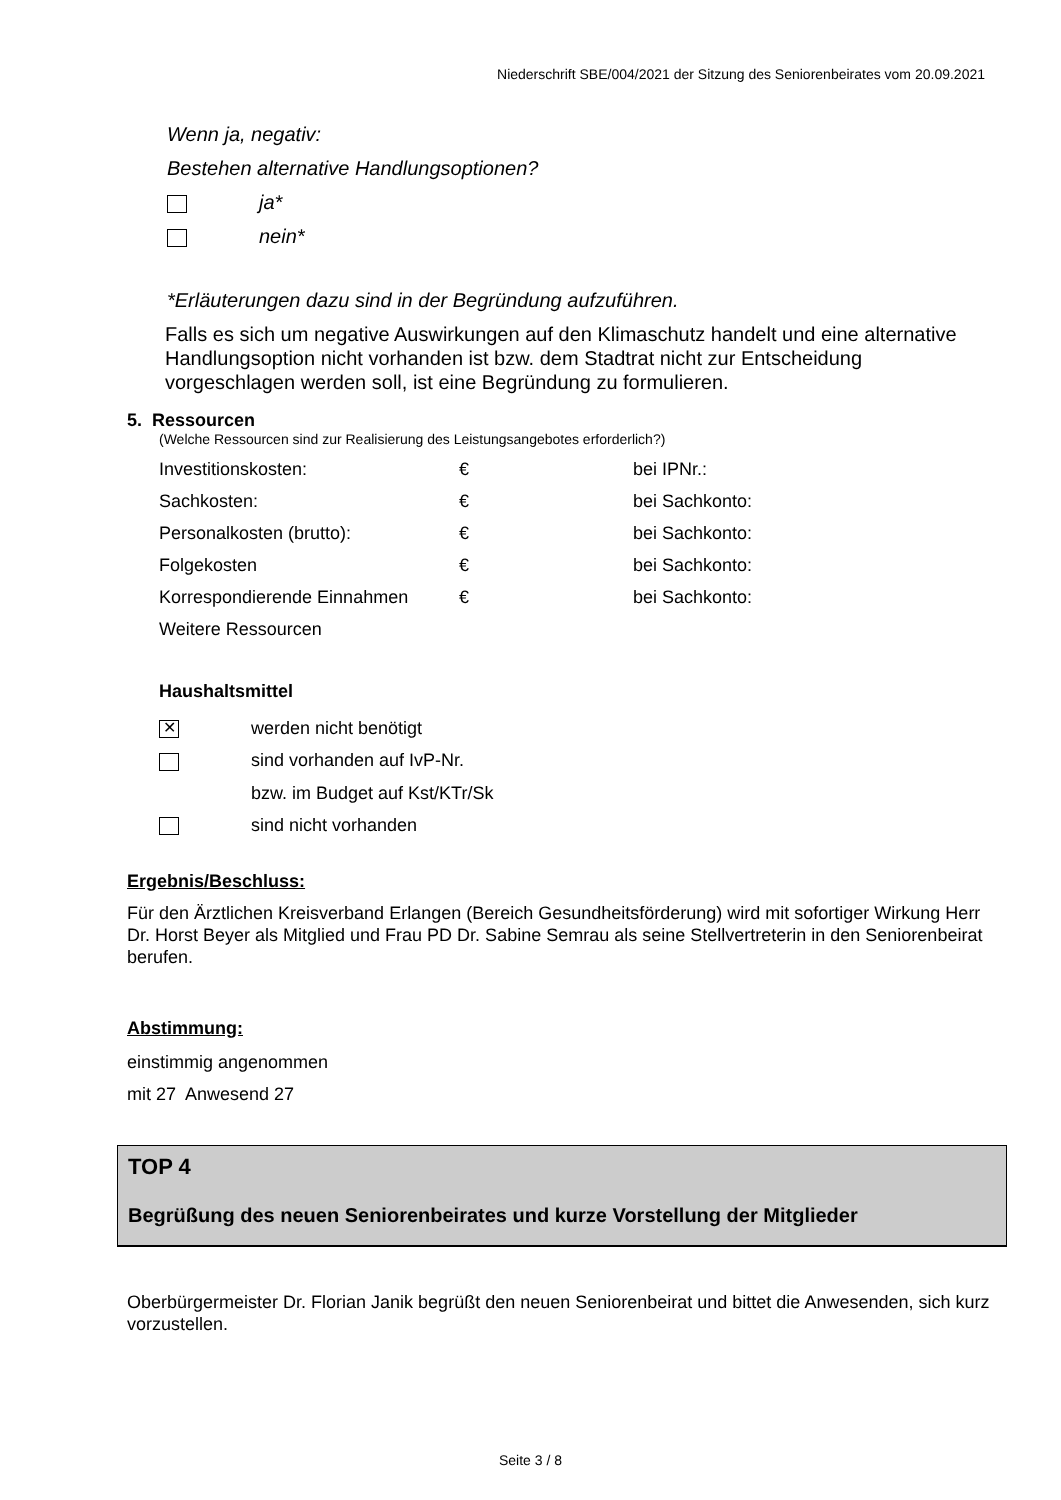Niederschrift SBE/004/2021 der Sitzung des Seniorenbeirates vom 20.09.2021
Wenn ja, negativ:
Bestehen alternative Handlungsoptionen?
ja*
nein*
*Erläuterungen dazu sind in der Begründung aufzuführen.
Falls es sich um negative Auswirkungen auf den Klimaschutz handelt und eine alternative Handlungsoption nicht vorhanden ist bzw. dem Stadtrat nicht zur Entscheidung vorgeschlagen werden soll, ist eine Begründung zu formulieren.
5. Ressourcen
(Welche Ressourcen sind zur Realisierung des Leistungsangebotes erforderlich?)
| Investitionskosten: | € | bei IPNr.: |
| Sachkosten: | € | bei Sachkonto: |
| Personalkosten (brutto): | € | bei Sachkonto: |
| Folgekosten | € | bei Sachkonto: |
| Korrespondierende Einnahmen | € | bei Sachkonto: |
| Weitere Ressourcen | | |
Haushaltsmittel
✕ werden nicht benötigt
sind vorhanden auf IvP-Nr.
bzw. im Budget auf Kst/KTr/Sk
sind nicht vorhanden
Ergebnis/Beschluss:
Für den Ärztlichen Kreisverband Erlangen (Bereich Gesundheitsförderung) wird mit sofortiger Wirkung Herr Dr. Horst Beyer als Mitglied und Frau PD Dr. Sabine Semrau als seine Stellvertreterin in den Seniorenbeirat berufen.
Abstimmung:
einstimmig angenommen
mit 27 Anwesend 27
TOP 4
Begrüßung des neuen Seniorenbeirates und kurze Vorstellung der Mitglieder
Oberbürgermeister Dr. Florian Janik begrüßt den neuen Seniorenbeirat und bittet die Anwesenden, sich kurz vorzustellen.
Seite 3 / 8